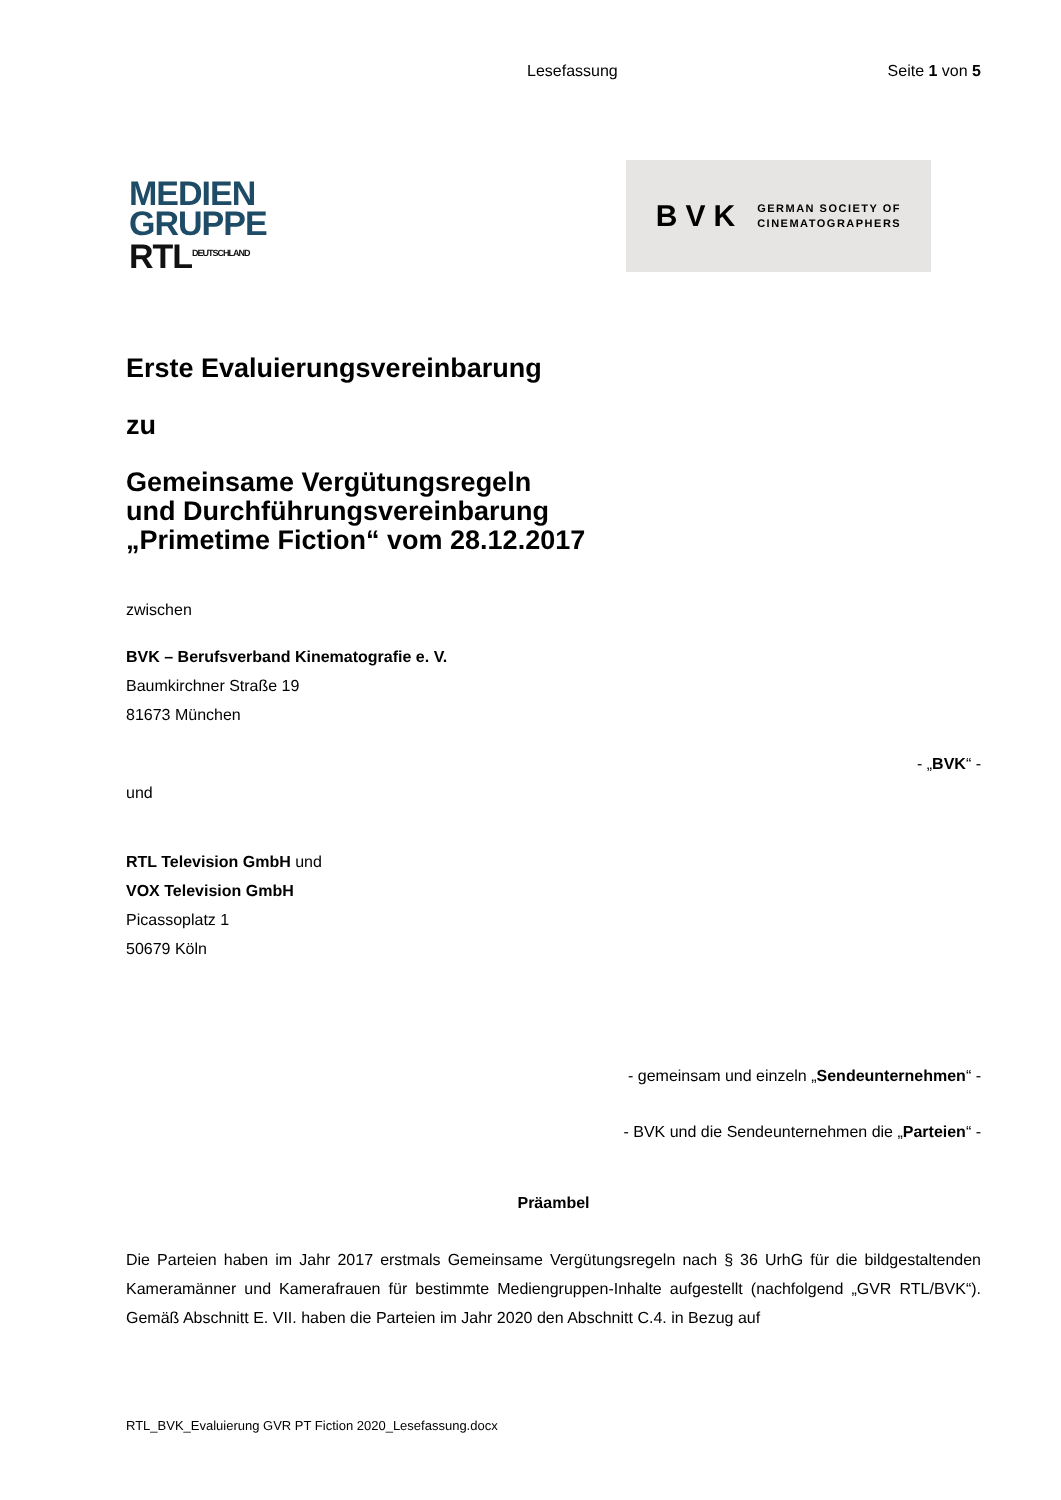Lesefassung Seite 1 von 5
MEDIEN
GRUPPE
RTL<sup>DEUTSCHLAND</sup>
BVK GERMAN SOCIETY OF
CINEMATOGRAPHERS
Erste Evaluierungsvereinbarung
zu
Gemeinsame Vergütungsregeln
und Durchführungsvereinbarung
„Primetime Fiction“ vom 28.12.2017
zwischen
BVK – Berufsverband Kinematografie e. V.
Baumkirchner Straße 19
81673 München
- „BVK“ -
und
RTL Television GmbH und
VOX Television GmbH
Picassoplatz 1
50679 Köln
- gemeinsam und einzeln „Sendeunternehmen“ -
- BVK und die Sendeunternehmen die „Parteien“ -
Präambel
Die Parteien haben im Jahr 2017 erstmals Gemeinsame Vergütungsregeln nach § 36 UrhG für die bildgestaltenden Kameramänner und Kamerafrauen für bestimmte Mediengruppen-Inhalte aufgestellt (nachfolgend „GVR RTL/BVK“). Gemäß Abschnitt E. VII. haben die Parteien im Jahr 2020 den Abschnitt C.4. in Bezug auf
RTL_BVK_Evaluierung GVR PT Fiction 2020_Lesefassung.docx